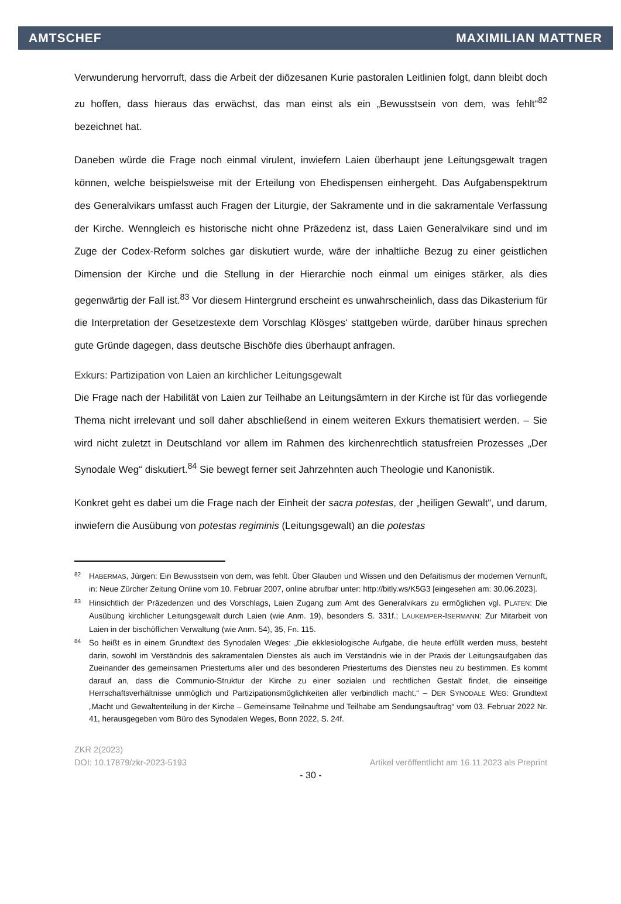AMTSCHEF MAXIMILIAN MATTNER
Verwunderung hervorruft, dass die Arbeit der diözesanen Kurie pastoralen Leitlinien folgt, dann bleibt doch zu hoffen, dass hieraus das erwächst, das man einst als ein „Bewusstsein von dem, was fehlt“<sup>82</sup> bezeichnet hat.
Daneben würde die Frage noch einmal virulent, inwiefern Laien überhaupt jene Leitungsgewalt tragen können, welche beispielsweise mit der Erteilung von Ehedispensen einhergeht. Das Aufgabenspektrum des Generalvikars umfasst auch Fragen der Liturgie, der Sakramente und in die sakramentale Verfassung der Kirche. Wenngleich es historische nicht ohne Präzedenz ist, dass Laien Generalvikare sind und im Zuge der Codex-Reform solches gar diskutiert wurde, wäre der inhaltliche Bezug zu einer geistlichen Dimension der Kirche und die Stellung in der Hierarchie noch einmal um einiges stärker, als dies gegenwärtig der Fall ist.<sup>83</sup> Vor diesem Hintergrund erscheint es unwahrscheinlich, dass das Dikasterium für die Interpretation der Gesetzestexte dem Vorschlag Klösges‘ stattgeben würde, darüber hinaus sprechen gute Gründe dagegen, dass deutsche Bischöfe dies überhaupt anfragen.
Exkurs: Partizipation von Laien an kirchlicher Leitungsgewalt
Die Frage nach der Habilität von Laien zur Teilhabe an Leitungsämtern in der Kirche ist für das vorliegende Thema nicht irrelevant und soll daher abschließend in einem weiteren Exkurs thematisiert werden. – Sie wird nicht zuletzt in Deutschland vor allem im Rahmen des kirchenrechtlich statusfreien Prozesses „Der Synodale Weg“ diskutiert.<sup>84</sup> Sie bewegt ferner seit Jahrzehnten auch Theologie und Kanonistik.
Konkret geht es dabei um die Frage nach der Einheit der sacra potestas, der „heiligen Gewalt“, und darum, inwiefern die Ausübung von potestas regiminis (Leitungsgewalt) an die potestas
82 HABERMAS, Jürgen: Ein Bewusstsein von dem, was fehlt. Über Glauben und Wissen und den Defaitismus der modernen Vernunft, in: Neue Zürcher Zeitung Online vom 10. Februar 2007, online abrufbar unter: http://bitly.ws/K5G3 [eingesehen am: 30.06.2023].
83 Hinsichtlich der Präzedenzen und des Vorschlags, Laien Zugang zum Amt des Generalvikars zu ermöglichen vgl. PLATEN: Die Ausübung kirchlicher Leitungsgewalt durch Laien (wie Anm. 19), besonders S. 331f.; LAUKEMPER-ISERMANN: Zur Mitarbeit von Laien in der bischöflichen Verwaltung (wie Anm. 54), 35, Fn. 115.
84 So heißt es in einem Grundtext des Synodalen Weges: „Die ekklesiologische Aufgabe, die heute erfüllt werden muss, besteht darin, sowohl im Verständnis des sakramentalen Dienstes als auch im Verständnis wie in der Praxis der Leitungsaufgaben das Zueinander des gemeinsamen Priestertums aller und des besonderen Priestertums des Dienstes neu zu bestimmen. Es kommt darauf an, dass die Communio-Struktur der Kirche zu einer sozialen und rechtlichen Gestalt findet, die einseitige Herrschaftsverhältnisse unmöglich und Partizipationsmöglichkeiten aller verbindlich macht.“ – DER SYNODALE WEG: Grundtext „Macht und Gewaltenteilung in der Kirche – Gemeinsame Teilnahme und Teilhabe am Sendungsauftrag“ vom 03. Februar 2022 Nr. 41, herausgegeben vom Büro des Synodalen Weges, Bonn 2022, S. 24f.
ZKR 2(2023)
DOI: 10.17879/zkr-2023-5193 Artikel veröffentlicht am 16.11.2023 als Preprint
- 30 -